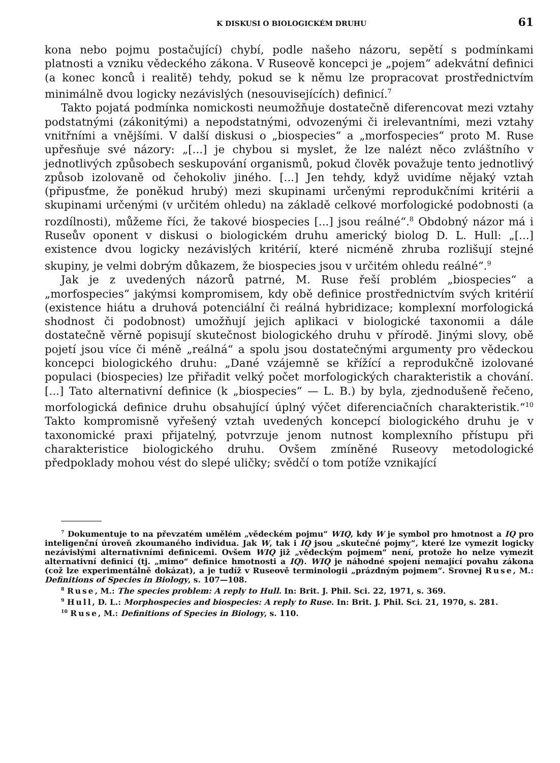K DISKUSI O BIOLOGICKÉM DRUHU 61
kona nebo pojmu postačující) chybí, podle našeho názoru, sepětí s podmínkami platnosti a vzniku vědeckého zákona. V Ruseově koncepci je „pojem“ adekvátní definici (a konec konců i realitě) tehdy, pokud se k němu lze propracovat prostřednictvím minimálně dvou logicky nezávislých (nesouvisejících) definicí.<sup>7</sup>
Takto pojatá podmínka nomickosti neumožňuje dostatečně diferencovat mezi vztahy podstatnými (zákonitými) a nepodstatnými, odvozenými či irelevantními, mezi vztahy vnitřními a vnějšími. V další diskusi o „biospecies“ a „morfospecies“ proto M. Ruse upřesňuje své názory: „[...] je chybou si myslet, že lze nalézt něco zvláštního v jednotlivých způsobech seskupování organismů, pokud člověk považuje tento jednotlivý způsob izolovaně od čehokoliv jiného. [...] Jen tehdy, když uvidíme nějaký vztah (připusťme, že poněkud hrubý) mezi skupinami určenými reprodukčními kritérii a skupinami určenými (v určitém ohledu) na základě celkové morfologické podobnosti (a rozdílnosti), můžeme říci, že takové biospecies [...] jsou reálné“.<sup>8</sup> Obdobný názor má i Ruseův oponent v diskusi o biologickém druhu americký biolog D. L. Hull: „[...] existence dvou logicky nezávislých kritérií, které nicméně zhruba rozlišují stejné skupiny, je velmi dobrým důkazem, že biospecies jsou v určitém ohledu reálné“.<sup>9</sup>
Jak je z uvedených názorů patrné, M. Ruse řeší problém „biospecies“ a „morfospecies“ jakýmsi kompromisem, kdy obě definice prostřednictvím svých kritérií (existence hiátu a druhová potenciální či reálná hybridizace; komplexní morfologická shodnost či podobnost) umožňují jejich aplikaci v biologické taxonomii a dále dostatečně věrně popisují skutečnost biologického druhu v přírodě. Jinými slovy, obě pojetí jsou více či méně „reálná“ a spolu jsou dostatečnými argumenty pro vědeckou koncepci biologického druhu: „Dané vzájemně se křížící a reprodukčně izolované populaci (biospecies) lze přiřadit velký počet morfologických charakteristik a chování. [...] Tato alternativní definice (k „biospecies“ — L. B.) by byla, zjednodušeně řečeno, morfologická definice druhu obsahující úplný výčet diferenciačních charakteristik.“<sup>10</sup> Takto kompromisně vyřešený vztah uvedených koncepcí biologického druhu je v taxonomické praxi přijatelný, potvrzuje jenom nutnost komplexního přístupu při charakteristice biologického druhu. Ovšem zmíněné Ruseovy metodologické předpoklady mohou vést do slepé uličky; svědčí o tom potíže vznikající
<sup>7</sup> Dokumentuje to na převzatém umělém „vědeckém pojmu“ WIQ, kdy W je symbol pro hmotnost a IQ pro inteligenční úroveň zkoumaného individua. Jak W, tak i IQ jsou „skutečné pojmy“, které lze vymezit logicky nezávislými alternativními definicemi. Ovšem WIQ již „vědeckým pojmem“ není, protože ho nelze vymezit alternativní definicí (tj. „mimo“ definice hmotnosti a IQ). WIQ je náhodné spojení nemající povahu zákona (což lze experimentálně dokázat), a je tudíž v Ruseově terminologii „prázdným pojmem“. Srovnej Ruse, M.: Definitions of Species in Biology, s. 107—108.
<sup>8</sup> Ruse, M.: The species problem: A reply to Hull. In: Brit. J. Phil. Sci. 22, 1971, s. 369.
<sup>9</sup> Hull, D. L.: Morphospecies and biospecies: A reply to Ruse. In: Brit. J. Phil. Sci. 21, 1970, s. 281.
<sup>10</sup> Ruse, M.: Definitions of Species in Biology, s. 110.